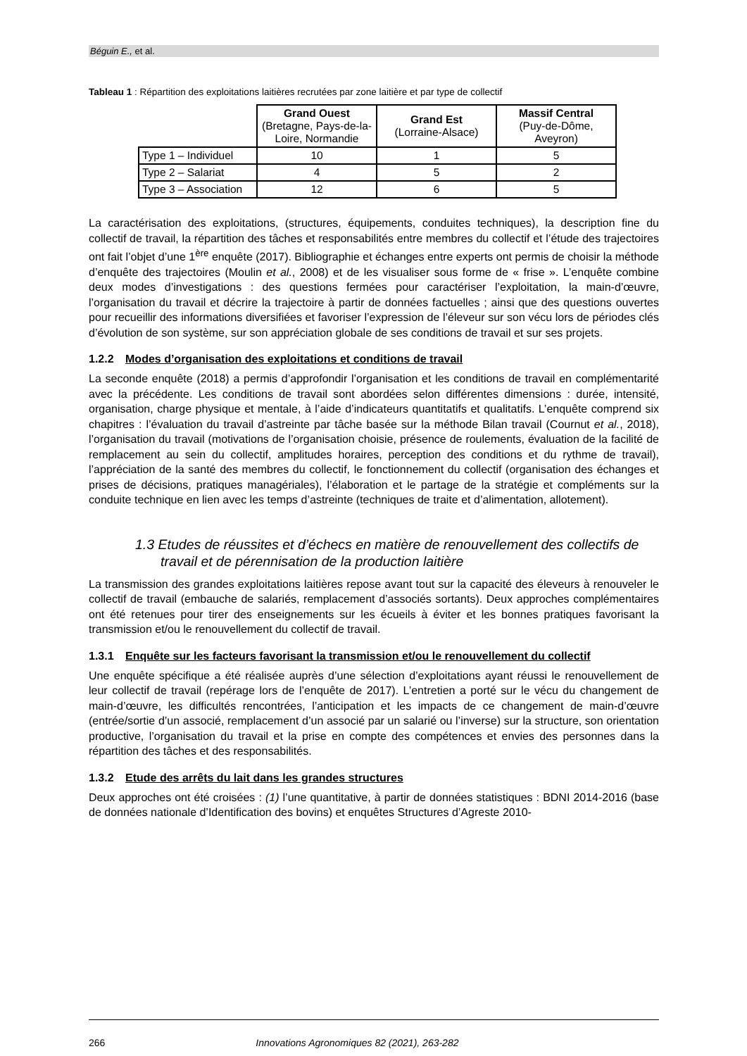Béguin E., et al.
Tableau 1 : Répartition des exploitations laitières recrutées par zone laitière et par type de collectif
| | Grand Ouest (Bretagne, Pays-de-la-Loire, Normandie | Grand Est (Lorraine-Alsace) | Massif Central (Puy-de-Dôme, Aveyron) |
| Type 1 – Individuel | 10 | 1 | 5 |
| Type 2 – Salariat | 4 | 5 | 2 |
| Type 3 – Association | 12 | 6 | 5 |
La caractérisation des exploitations, (structures, équipements, conduites techniques), la description fine du collectif de travail, la répartition des tâches et responsabilités entre membres du collectif et l’étude des trajectoires ont fait l’objet d’une 1<sup>ère</sup> enquête (2017). Bibliographie et échanges entre experts ont permis de choisir la méthode d’enquête des trajectoires (Moulin et al., 2008) et de les visualiser sous forme de « frise ». L’enquête combine deux modes d’investigations : des questions fermées pour caractériser l’exploitation, la main-d’œuvre, l’organisation du travail et décrire la trajectoire à partir de données factuelles ; ainsi que des questions ouvertes pour recueillir des informations diversifiées et favoriser l’expression de l’éleveur sur son vécu lors de périodes clés d’évolution de son système, sur son appréciation globale de ses conditions de travail et sur ses projets.
1.2.2 Modes d’organisation des exploitations et conditions de travail
La seconde enquête (2018) a permis d’approfondir l’organisation et les conditions de travail en complémentarité avec la précédente. Les conditions de travail sont abordées selon différentes dimensions : durée, intensité, organisation, charge physique et mentale, à l’aide d’indicateurs quantitatifs et qualitatifs. L’enquête comprend six chapitres : l’évaluation du travail d’astreinte par tâche basée sur la méthode Bilan travail (Cournut et al., 2018), l’organisation du travail (motivations de l’organisation choisie, présence de roulements, évaluation de la facilité de remplacement au sein du collectif, amplitudes horaires, perception des conditions et du rythme de travail), l’appréciation de la santé des membres du collectif, le fonctionnement du collectif (organisation des échanges et prises de décisions, pratiques managériales), l’élaboration et le partage de la stratégie et compléments sur la conduite technique en lien avec les temps d’astreinte (techniques de traite et d’alimentation, allotement).
1.3 Etudes de réussites et d’échecs en matière de renouvellement des collectifs de travail et de pérennisation de la production laitière
La transmission des grandes exploitations laitières repose avant tout sur la capacité des éleveurs à renouveler le collectif de travail (embauche de salariés, remplacement d’associés sortants). Deux approches complémentaires ont été retenues pour tirer des enseignements sur les écueils à éviter et les bonnes pratiques favorisant la transmission et/ou le renouvellement du collectif de travail.
1.3.1 Enquête sur les facteurs favorisant la transmission et/ou le renouvellement du collectif
Une enquête spécifique a été réalisée auprès d’une sélection d’exploitations ayant réussi le renouvellement de leur collectif de travail (repérage lors de l’enquête de 2017). L’entretien a porté sur le vécu du changement de main-d’œuvre, les difficultés rencontrées, l’anticipation et les impacts de ce changement de main-d’œuvre (entrée/sortie d’un associé, remplacement d’un associé par un salarié ou l’inverse) sur la structure, son orientation productive, l’organisation du travail et la prise en compte des compétences et envies des personnes dans la répartition des tâches et des responsabilités.
1.3.2 Etude des arrêts du lait dans les grandes structures
Deux approches ont été croisées : (1) l’une quantitative, à partir de données statistiques : BDNI 2014-2016 (base de données nationale d’Identification des bovins) et enquêtes Structures d’Agreste 2010-
266 Innovations Agronomiques 82 (2021), 263-282